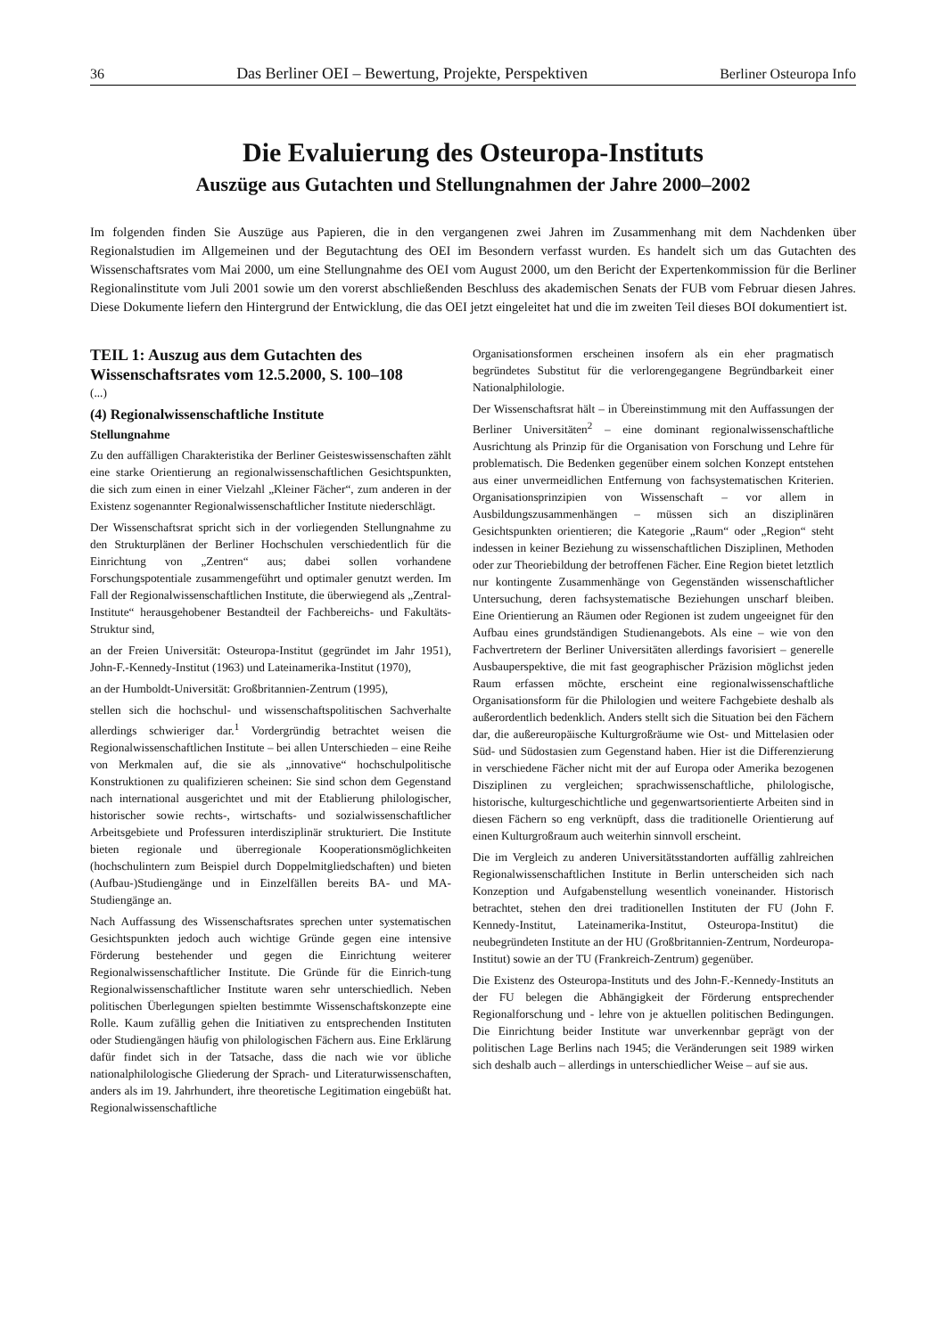36 Das Berliner OEI – Bewertung, Projekte, Perspektiven Berliner Osteuropa Info
Die Evaluierung des Osteuropa-Instituts
Auszüge aus Gutachten und Stellungnahmen der Jahre 2000–2002
Im folgenden finden Sie Auszüge aus Papieren, die in den vergangenen zwei Jahren im Zusammenhang mit dem Nachdenken über Regionalstudien im Allgemeinen und der Begutachtung des OEI im Besondern verfasst wurden. Es handelt sich um das Gutachten des Wissenschaftsrates vom Mai 2000, um eine Stellungnahme des OEI vom August 2000, um den Bericht der Expertenkommission für die Berliner Regionalinstitute vom Juli 2001 sowie um den vorerst abschließenden Beschluss des akademischen Senats der FUB vom Februar diesen Jahres. Diese Dokumente liefern den Hintergrund der Entwicklung, die das OEI jetzt eingeleitet hat und die im zweiten Teil dieses BOI dokumentiert ist.
TEIL 1: Auszug aus dem Gutachten des Wissenschaftsrates vom 12.5.2000, S. 100–108
(...)
(4) Regionalwissenschaftliche Institute
Stellungnahme
Zu den auffälligen Charakteristika der Berliner Geisteswissenschaften zählt eine starke Orientierung an regionalwissenschaftlichen Gesichtspunkten, die sich zum einen in einer Vielzahl „Kleiner Fächer“, zum anderen in der Existenz sogenannter Regionalwissenschaftlicher Institute niederschlägt.
Der Wissenschaftsrat spricht sich in der vorliegenden Stellungnahme zu den Strukturplänen der Berliner Hochschulen verschiedentlich für die Einrichtung von „Zentren“ aus; dabei sollen vorhandene Forschungspotentiale zusammengeführt und optimaler genutzt werden. Im Fall der Regionalwissenschaftlichen Institute, die überwiegend als „Zentral-Institute“ herausgehobener Bestandteil der Fachbereichs- und Fakultäts-Struktur sind,
an der Freien Universität: Osteuropa-Institut (gegründet im Jahr 1951), John-F.-Kennedy-Institut (1963) und Lateinamerika-Institut (1970),
an der Humboldt-Universität: Großbritannien-Zentrum (1995),
stellen sich die hochschul- und wissenschaftspolitischen Sachverhalte allerdings schwieriger dar.<sup>1</sup> Vordergründig betrachtet weisen die Regionalwissenschaftlichen Institute – bei allen Unterschieden – eine Reihe von Merkmalen auf, die sie als „innovative“ hochschulpolitische Konstruktionen zu qualifizieren scheinen: Sie sind schon dem Gegenstand nach international ausgerichtet und mit der Etablierung philologischer, historischer sowie rechts-, wirtschafts- und sozialwissenschaftlicher Arbeitsgebiete und Professuren interdisziplinär strukturiert. Die Institute bieten regionale und überregionale Kooperationsmöglichkeiten (hochschulintern zum Beispiel durch Doppelmitgliedschaften) und bieten (Aufbau-)Studiengänge und in Einzelfällen bereits BA- und MA-Studiengänge an.
Nach Auffassung des Wissenschaftsrates sprechen unter systematischen Gesichtspunkten jedoch auch wichtige Gründe gegen eine intensive Förderung bestehender und gegen die Einrichtung weiterer Regionalwissenschaftlicher Institute. Die Gründe für die Einrich-tung Regionalwissenschaftlicher Institute waren sehr unterschiedlich. Neben politischen Überlegungen spielten bestimmte Wissenschaftskonzepte eine Rolle. Kaum zufällig gehen die Initiativen zu entsprechenden Instituten oder Studiengängen häufig von philologischen Fächern aus. Eine Erklärung dafür findet sich in der Tatsache, dass die nach wie vor übliche nationalphilologische Gliederung der Sprach- und Literaturwissenschaften, anders als im 19. Jahrhundert, ihre theoretische Legitimation eingebüßt hat. Regionalwissenschaftliche
Organisationsformen erscheinen insofern als ein eher pragmatisch begründetes Substitut für die verlorengegangene Begründbarkeit einer Nationalphilologie.
Der Wissenschaftsrat hält – in Übereinstimmung mit den Auffassungen der Berliner Universitäten<sup>2</sup> – eine dominant regionalwissenschaftliche Ausrichtung als Prinzip für die Organisation von Forschung und Lehre für problematisch. Die Bedenken gegenüber einem solchen Konzept entstehen aus einer unvermeidlichen Entfernung von fachsystematischen Kriterien. Organisationsprinzipien von Wissenschaft – vor allem in Ausbildungszusammenhängen – müssen sich an disziplinären Gesichtspunkten orientieren; die Kategorie „Raum“ oder „Region“ steht indessen in keiner Beziehung zu wissenschaftlichen Disziplinen, Methoden oder zur Theoriebildung der betroffenen Fächer. Eine Region bietet letztlich nur kontingente Zusammenhänge von Gegenständen wissenschaftlicher Untersuchung, deren fachsystematische Beziehungen unscharf bleiben. Eine Orientierung an Räumen oder Regionen ist zudem ungeeignet für den Aufbau eines grundständigen Studienangebots. Als eine – wie von den Fachvertretern der Berliner Universitäten allerdings favorisiert – generelle Ausbauperspektive, die mit fast geographischer Präzision möglichst jeden Raum erfassen möchte, erscheint eine regionalwissenschaftliche Organisationsform für die Philologien und weitere Fachgebiete deshalb als außerordentlich bedenklich. Anders stellt sich die Situation bei den Fächern dar, die außereuropäische Kulturgroßräume wie Ost- und Mittelasien oder Süd- und Südostasien zum Gegenstand haben. Hier ist die Differenzierung in verschiedene Fächer nicht mit der auf Europa oder Amerika bezogenen Disziplinen zu vergleichen; sprachwissenschaftliche, philologische, historische, kulturgeschichtliche und gegenwartsorientierte Arbeiten sind in diesen Fächern so eng verknüpft, dass die traditionelle Orientierung auf einen Kulturgroßraum auch weiterhin sinnvoll erscheint.
Die im Vergleich zu anderen Universitätsstandorten auffällig zahlreichen Regionalwissenschaftlichen Institute in Berlin unterscheiden sich nach Konzeption und Aufgabenstellung wesentlich voneinander. Historisch betrachtet, stehen den drei traditionellen Instituten der FU (John F. Kennedy-Institut, Lateinamerika-Institut, Osteuropa-Institut) die neubegründeten Institute an der HU (Großbritannien-Zentrum, Nordeuropa-Institut) sowie an der TU (Frankreich-Zentrum) gegenüber.
Die Existenz des Osteuropa-Instituts und des John-F.-Kennedy-Instituts an der FU belegen die Abhängigkeit der Förderung entsprechender Regionalforschung und - lehre von je aktuellen politischen Bedingungen. Die Einrichtung beider Institute war unverkennbar geprägt von der politischen Lage Berlins nach 1945; die Veränderungen seit 1989 wirken sich deshalb auch – allerdings in unterschiedlicher Weise – auf sie aus.